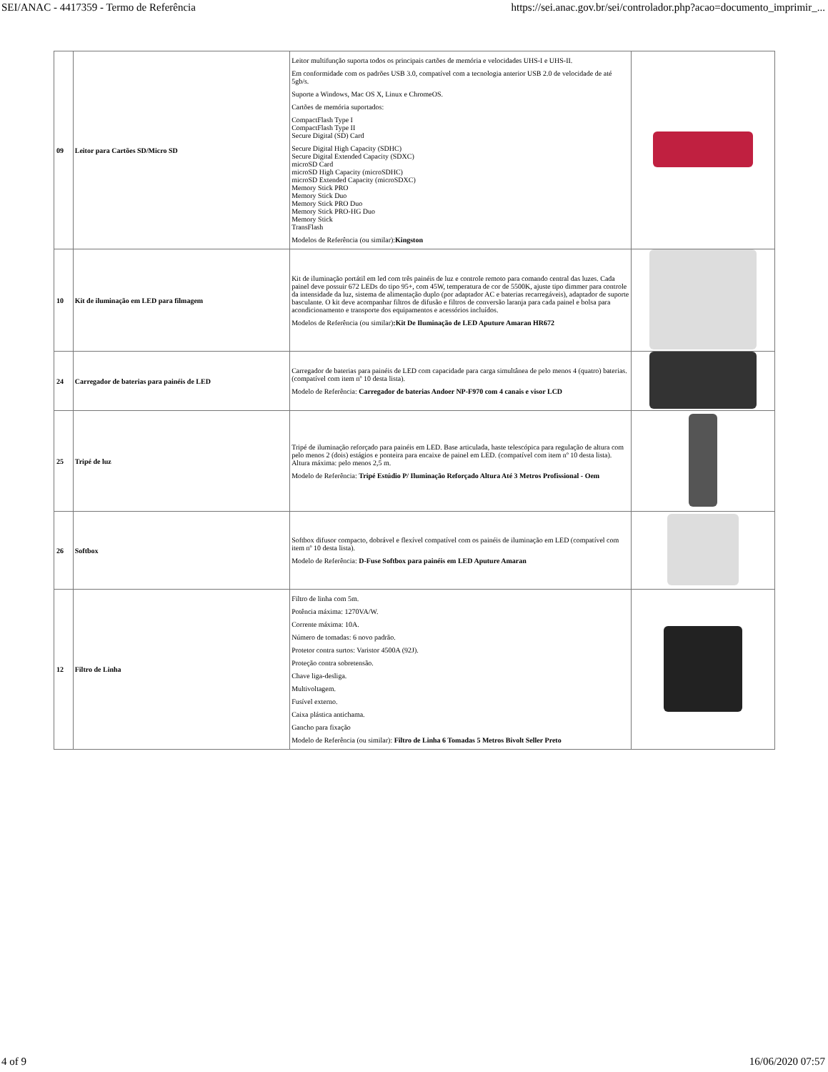SEI/ANAC - 4417359 - Termo de Referência https://sei.anac.gov.br/sei/controlador.php?acao=documento_imprimir_...
| 09 | Leitor para Cartões SD/Micro SD | Leitor multifunção suporta todos os principais cartões de memória e velocidades UHS-I e UHS-II. Em conformidade com os padrões USB 3.0, compatível com a tecnologia anterior USB 2.0 de velocidade de até 5gb/s. Suporte a Windows, Mac OS X, Linux e ChromeOS. Cartões de memória suportados: CompactFlash Type I CompactFlash Type II Secure Digital (SD) Card Secure Digital High Capacity (SDHC) Secure Digital Extended Capacity (SDXC) microSD Card microSD High Capacity (microSDHC) microSD Extended Capacity (microSDXC) Memory Stick PRO Memory Stick Duo Memory Stick PRO Duo Memory Stick PRO-HG Duo Memory Stick TransFlash Modelos de Referência (ou similar): Kingston | |
| 10 | Kit de iluminação em LED para filmagem | Kit de iluminação portátil em led com três painéis de luz e controle remoto para comando central das luzes. Cada painel deve possuir 672 LEDs do tipo 95+, com 45W, temperatura de cor de 5500K, ajuste tipo dimmer para controle da intensidade da luz, sistema de alimentação duplo (por adaptador AC e baterias recarregáveis), adaptador de suporte basculante. O kit deve acompanhar filtros de difusão e filtros de conversão laranja para cada painel e bolsa para acondicionamento e transporte dos equipamentos e acessórios incluídos. Modelos de Referência (ou similar) :Kit De Iluminação de LED Aputure Amaran HR672 | |
| 24 | Carregador de baterias para painéis de LED | Carregador de baterias para painéis de LED com capacidade para carga simultânea de pelo menos 4 (quatro) baterias. (compatível com item nº 10 desta lista). Modelo de Referência: Carregador de baterias Andoer NP-F970 com 4 canais e visor LCD | |
| 25 | Tripé de luz | Tripé de iluminação reforçado para painéis em LED. Base articulada, haste telescópica para regulação de altura com pelo menos 2 (dois) estágios e ponteira para encaixe de painel em LED. (compatível com item nº 10 desta lista). Altura máxima: pelo menos 2,5 m. Modelo de Referência: Tripé Estúdio P/ Iluminação Reforçado Altura Até 3 Metros Profissional - Oem | |
| 26 | Softbox | Softbox difusor compacto, dobrável e flexível compatível com os painéis de iluminação em LED (compatível com item nº 10 desta lista). Modelo de Referência: D-Fuse Softbox para painéis em LED Aputure Amaran | |
| 12 | Filtro de Linha | Filtro de linha com 5m. Potência máxima: 1270VA/W. Corrente máxima: 10A. Número de tomadas: 6 novo padrão. Protetor contra surtos: Varistor 4500A (92J). Proteção contra sobretensão. Chave liga-desliga. Multivoltagem. Fusível externo. Caixa plástica antichama. Gancho para fixação Modelo de Referência (ou similar): Filtro de Linha 6 Tomadas 5 Metros Bivolt Seller Preto | |
4 of 9 16/06/2020 07:57